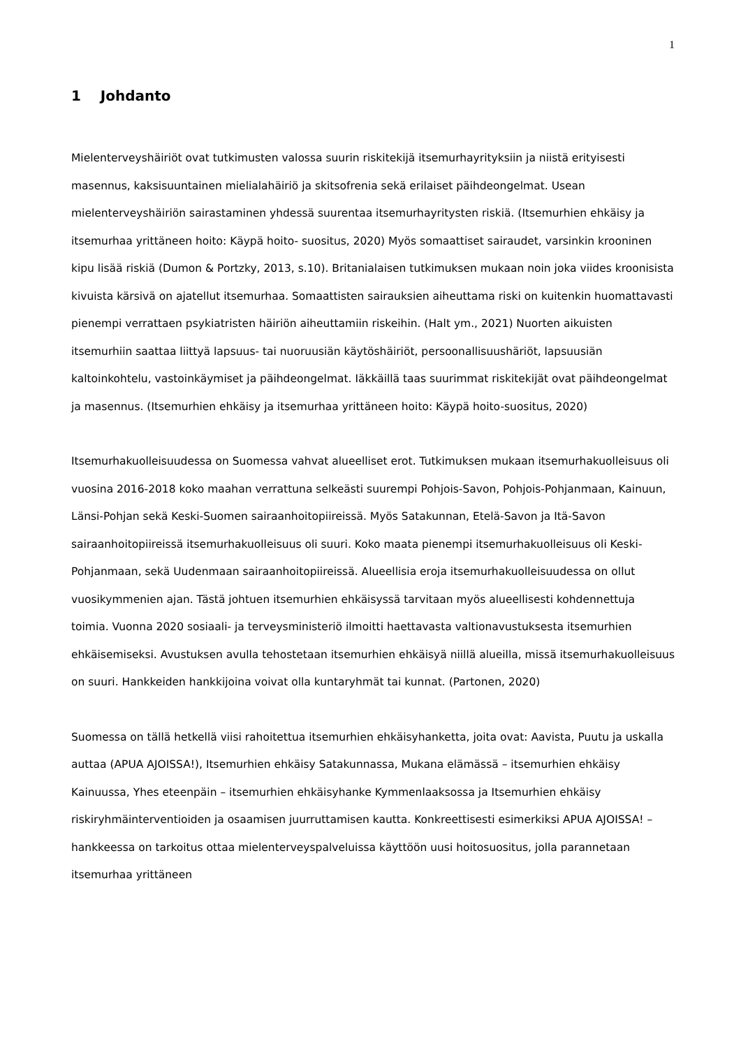1
1 Johdanto
Mielenterveyshäiriöt ovat tutkimusten valossa suurin riskitekijä itsemurhayrityksiin ja niistä erityisesti masennus, kaksisuuntainen mielialahäiriö ja skitsofrenia sekä erilaiset päihdeongelmat. Usean mielenterveyshäiriön sairastaminen yhdessä suurentaa itsemurhayritysten riskiä. (Itsemurhien ehkäisy ja itsemurhaa yrittäneen hoito: Käypä hoito- suositus, 2020) Myös somaattiset sairaudet, varsinkin krooninen kipu lisää riskiä (Dumon & Portzky, 2013, s.10). Britanialaisen tutkimuksen mukaan noin joka viides kroonisista kivuista kärsivä on ajatellut itsemurhaa. Somaattisten sairauksien aiheuttama riski on kuitenkin huomattavasti pienempi verrattaen psykiatristen häiriön aiheuttamiin riskeihin. (Halt ym., 2021) Nuorten aikuisten itsemurhiin saattaa liittyä lapsuus- tai nuoruusiän käytöshäiriöt, persoonallisuushäriöt, lapsuusiän kaltoinkohtelu, vastoinkäymiset ja päihdeongelmat. Iäkkäillä taas suurimmat riskitekijät ovat päihdeongelmat ja masennus. (Itsemurhien ehkäisy ja itsemurhaa yrittäneen hoito: Käypä hoito-suositus, 2020)
Itsemurhakuolleisuudessa on Suomessa vahvat alueelliset erot. Tutkimuksen mukaan itsemurhakuolleisuus oli vuosina 2016-2018 koko maahan verrattuna selkeästi suurempi Pohjois-Savon, Pohjois-Pohjanmaan, Kainuun, Länsi-Pohjan sekä Keski-Suomen sairaanhoitopiireissä. Myös Satakunnan, Etelä-Savon ja Itä-Savon sairaanhoitopiireissä itsemurhakuolleisuus oli suuri. Koko maata pienempi itsemurhakuolleisuus oli Keski-Pohjanmaan, sekä Uudenmaan sairaanhoitopiireissä. Alueellisia eroja itsemurhakuolleisuudessa on ollut vuosikymmenien ajan. Tästä johtuen itsemurhien ehkäisyssä tarvitaan myös alueellisesti kohdennettuja toimia. Vuonna 2020 sosiaali- ja terveysministeriö ilmoitti haettavasta valtionavustuksesta itsemurhien ehkäisemiseksi. Avustuksen avulla tehostetaan itsemurhien ehkäisyä niillä alueilla, missä itsemurhakuolleisuus on suuri. Hankkeiden hankkijoina voivat olla kuntaryhmät tai kunnat. (Partonen, 2020)
Suomessa on tällä hetkellä viisi rahoitettua itsemurhien ehkäisyhanketta, joita ovat: Aavista, Puutu ja uskalla auttaa (APUA AJOISSA!), Itsemurhien ehkäisy Satakunnassa, Mukana elämässä – itsemurhien ehkäisy Kainuussa, Yhes eteenpäin – itsemurhien ehkäisyhanke Kymmenlaaksossa ja Itsemurhien ehkäisy riskiryhmäinterventioiden ja osaamisen juurruttamisen kautta. Konkreettisesti esimerkiksi APUA AJOISSA! – hankkeessa on tarkoitus ottaa mielenterveyspalveluissa käyttöön uusi hoitosuositus, jolla parannetaan itsemurhaa yrittäneen